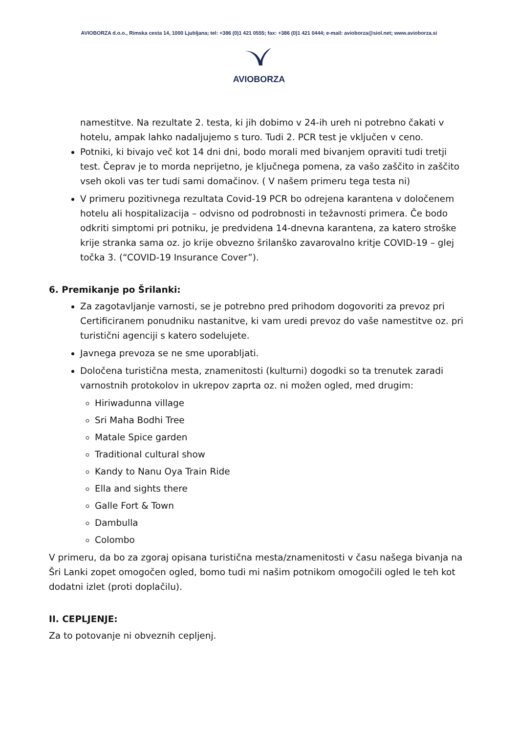AVIOBORZA d.o.o., Rimska cesta 14, 1000 Ljubljana; tel: +386 (0)1 421 0555; fax: +386 (0)1 421 0444; e-mail: avioborza@siol.net; www.avioborza.si
AVIOBORZA
namestitve. Na rezultate 2. testa, ki jih dobimo v 24-ih ureh ni potrebno čakati v hotelu, ampak lahko nadaljujemo s turo. Tudi 2. PCR test je vključen v ceno.
Potniki, ki bivajo več kot 14 dni dni, bodo morali med bivanjem opraviti tudi tretji test. Čeprav je to morda neprijetno, je ključnega pomena, za vašo zaščito in zaščito vseh okoli vas ter tudi sami domačinov. ( V našem primeru tega testa ni)
V primeru pozitivnega rezultata Covid-19 PCR bo odrejena karantena v določenem hotelu ali hospitalizacija – odvisno od podrobnosti in težavnosti primera. Če bodo odkriti simptomi pri potniku, je predvidena 14-dnevna karantena, za katero stroške krije stranka sama oz. jo krije obvezno šrilanško zavarovalno kritje COVID-19 – glej točka 3. (“COVID-19 Insurance Cover”).
6. Premikanje po Šrilanki:
Za zagotavljanje varnosti, se je potrebno pred prihodom dogovoriti za prevoz pri Certificiranem ponudniku nastanitve, ki vam uredi prevoz do vaše namestitve oz. pri turistični agenciji s katero sodelujete.
Javnega prevoza se ne sme uporabljati.
Določena turistična mesta, znamenitosti (kulturni) dogodki so ta trenutek zaradi varnostnih protokolov in ukrepov zaprta oz. ni možen ogled, med drugim:
Hiriwadunna village
Sri Maha Bodhi Tree
Matale Spice garden
Traditional cultural show
Kandy to Nanu Oya Train Ride
Ella and sights there
Galle Fort & Town
Dambulla
Colombo
V primeru, da bo za zgoraj opisana turistična mesta/znamenitosti v času našega bivanja na Šri Lanki zopet omogočen ogled, bomo tudi mi našim potnikom omogočili ogled le teh kot dodatni izlet (proti doplačilu).
II. CEPLJENJE:
Za to potovanje ni obveznih cepljenj.